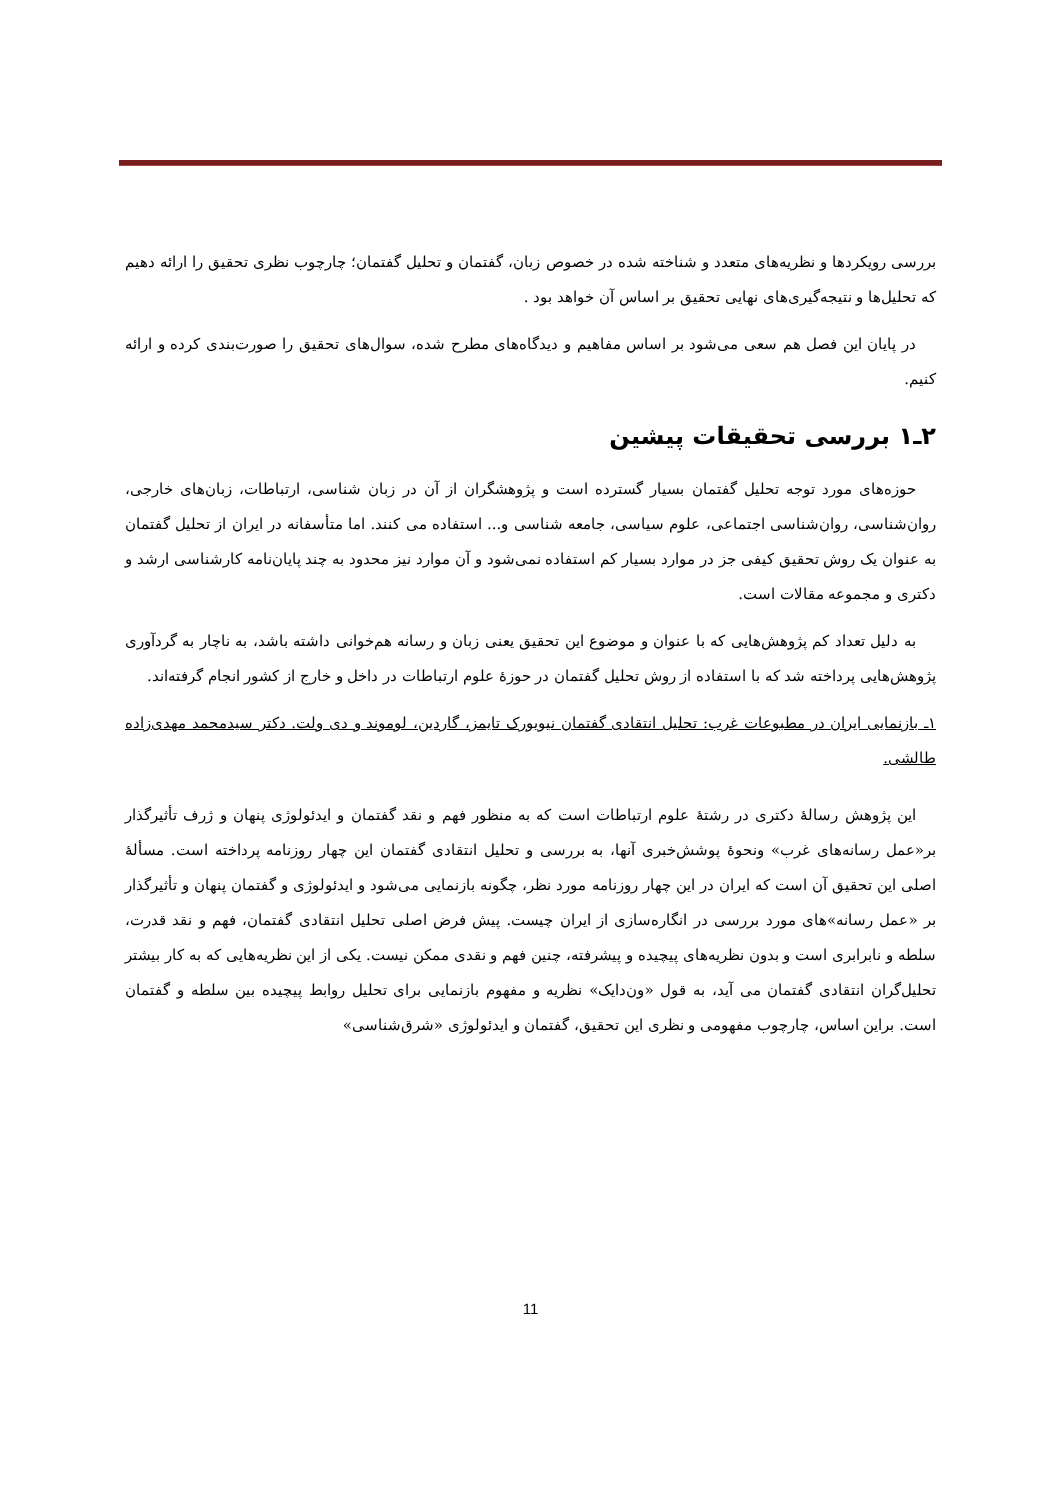بررسی رویکردها و نظریه‌های متعدد و شناخته شده در خصوص زبان، گفتمان و تحلیل گفتمان؛ چارچوب نظری تحقیق را ارائه دهیم که تحلیل‌ها و نتیجه‌گیری‌های نهایی تحقیق بر اساس آن خواهد بود .
در پایان این فصل هم سعی می‌شود بر اساس مفاهیم و دیدگاه‌های مطرح شده، سوال‌های تحقیق را صورت‌بندی کرده و ارائه کنیم.
۲ـ۱ بررسی تحقیقات پیشین
حوزه‌های مورد توجه تحلیل گفتمان بسیار گسترده است و پژوهشگران از آن در زبان شناسی، ارتباطات، زبان‌های خارجی، روان‌شناسی، روان‌شناسی اجتماعی، علوم سیاسی، جامعه شناسی و... استفاده می کنند. اما متأسفانه در ایران از تحلیل گفتمان به عنوان یک روش تحقیق کیفی جز در موارد بسیار کم استفاده نمی‌شود و آن موارد نیز محدود به چند پایان‌نامه کارشناسی ارشد و دکتری و مجموعه مقالات است.
به دلیل تعداد کم پژوهش‌هایی که با عنوان و موضوع این تحقیق یعنی زبان و رسانه هم‌خوانی داشته باشد، به ناچار به گردآوری پژوهش‌هایی پرداخته شد که با استفاده از روش تحلیل گفتمان در حوزهٔ علوم ارتباطات در داخل و خارج از کشور انجام گرفته‌اند.
۱ـ بازنمایی ایران در مطبوعات غرب: تحلیل انتقادی گفتمان نیویورک تایمز، گاردین، لوموند و دی ولت. دکتر سیدمحمد مهدی‌زاده طالشی.
این پژوهش رسالهٔ دکتری در رشتهٔ علوم ارتباطات است که به منظور فهم و نقد گفتمان و ایدئولوژی پنهان و ژرف تأثیرگذار بر«عمل رسانه‌های غرب» ونحوهٔ پوشش‌خبری آنها، به بررسی و تحلیل انتقادی گفتمان این چهار روزنامه پرداخته است. مسألهٔ اصلی این تحقیق آن است که ایران در این چهار روزنامه مورد نظر، چگونه بازنمایی می‌شود و ایدئولوژی و گفتمان پنهان و تأثیرگذار بر «عمل رسانه»‌های مورد بررسی در انگاره‌سازی از ایران چیست. پیش فرض اصلی تحلیل انتقادی گفتمان، فهم و نقد قدرت، سلطه و نابرابری است و بدون نظریه‌های پیچیده و پیشرفته، چنین فهم و نقدی ممکن نیست. یکی از این نظریه‌هایی که به کار بیشتر تحلیل‌گران انتقادی گفتمان می آید، به قول «ون‌دایک» نظریه و مفهوم بازنمایی برای تحلیل روابط پیچیده بین سلطه و گفتمان است. براین اساس، چارچوب مفهومی و نظری این تحقیق، گفتمان و ایدئولوژی «شرق‌شناسی»
11